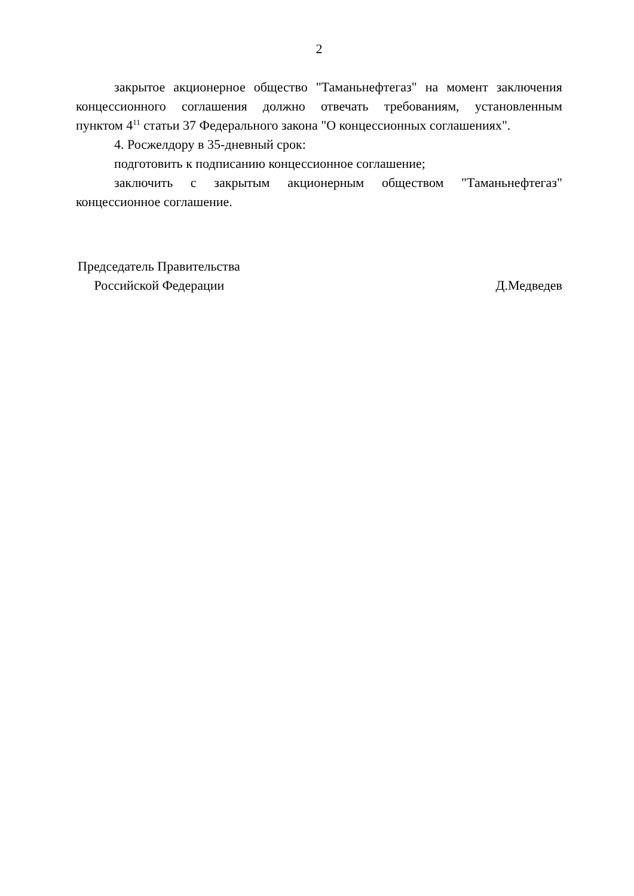2
закрытое акционерное общество "Таманьнефтегаз" на момент заключения концессионного соглашения должно отвечать требованиям, установленным пунктом 4<sup>11</sup> статьи 37 Федерального закона "О концессионных соглашениях".
4. Росжелдору в 35-дневный срок:
подготовить к подписанию концессионное соглашение;
заключить с закрытым акционерным обществом "Таманьнефтегаз" концессионное соглашение.
Председатель Правительства
Российской Федерации
Д.Медведев